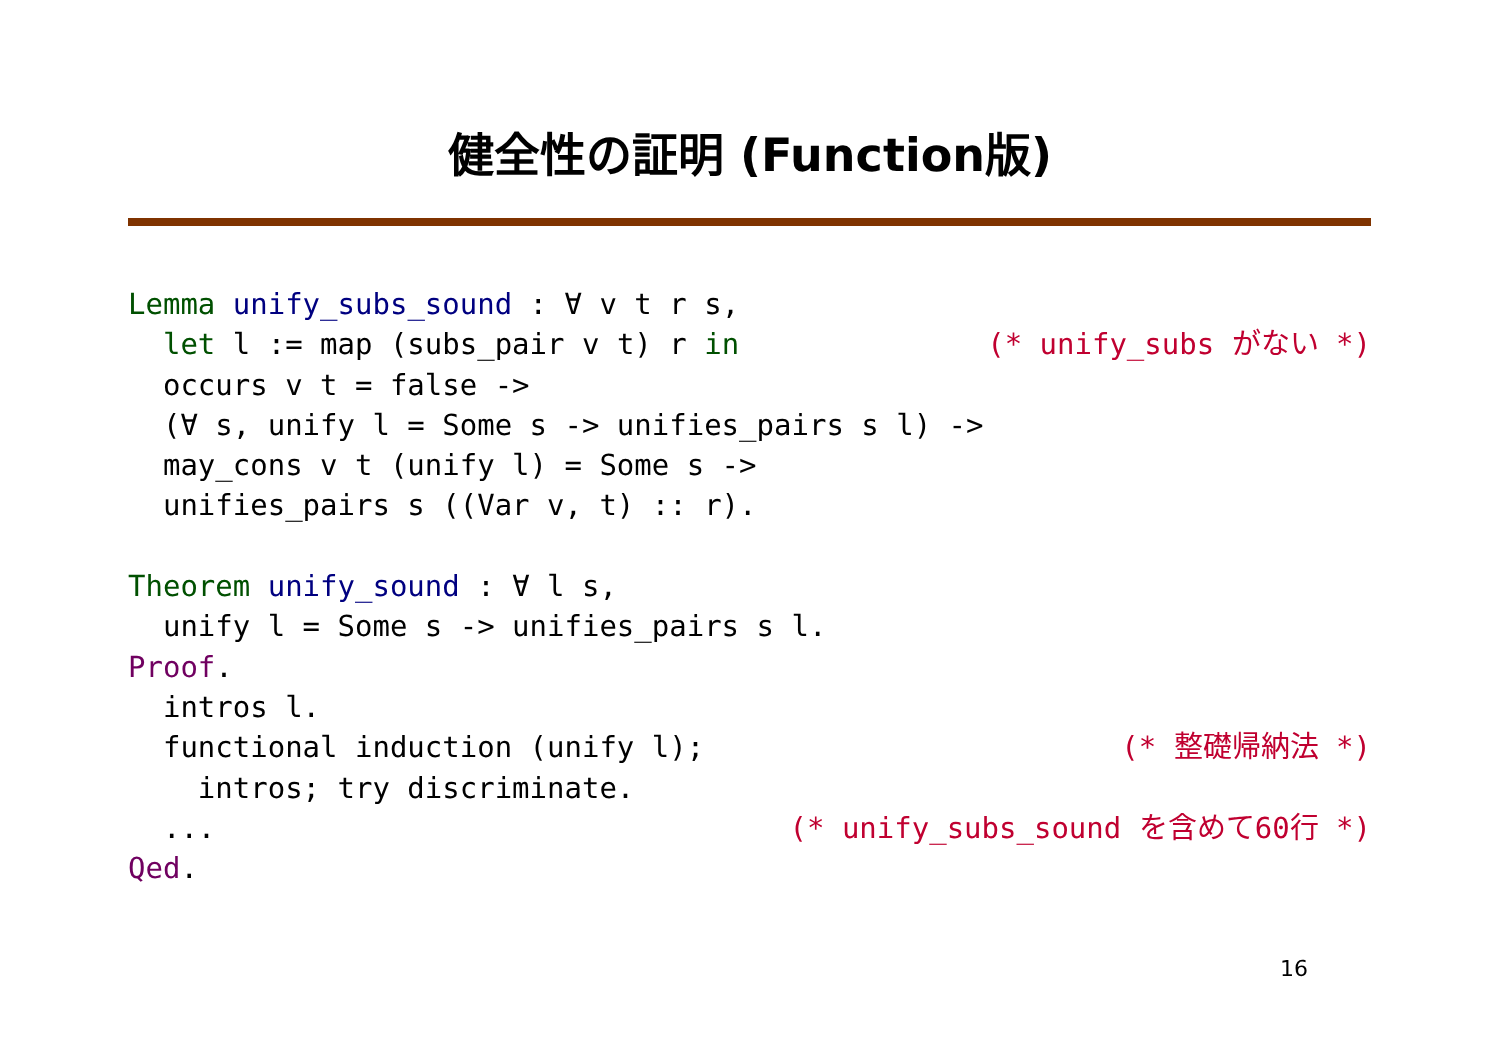健全性の証明 (Function版)
Lemma unify_subs_sound : ∀ v t r s,
  let l := map (subs_pair v t) r in(* unify_subs がない *)
  occurs v t = false ->
  (∀ s, unify l = Some s -> unifies_pairs s l) ->
  may_cons v t (unify l) = Some s ->
  unifies_pairs s ((Var v, t) :: r).

Theorem unify_sound : ∀ l s,
  unify l = Some s -> unifies_pairs s l.
Proof.
  intros l.
  functional induction (unify l);(* 整礎帰納法 *)
    intros; try discriminate.
  ...(* unify_subs_sound を含めて60行 *)
Qed.
16